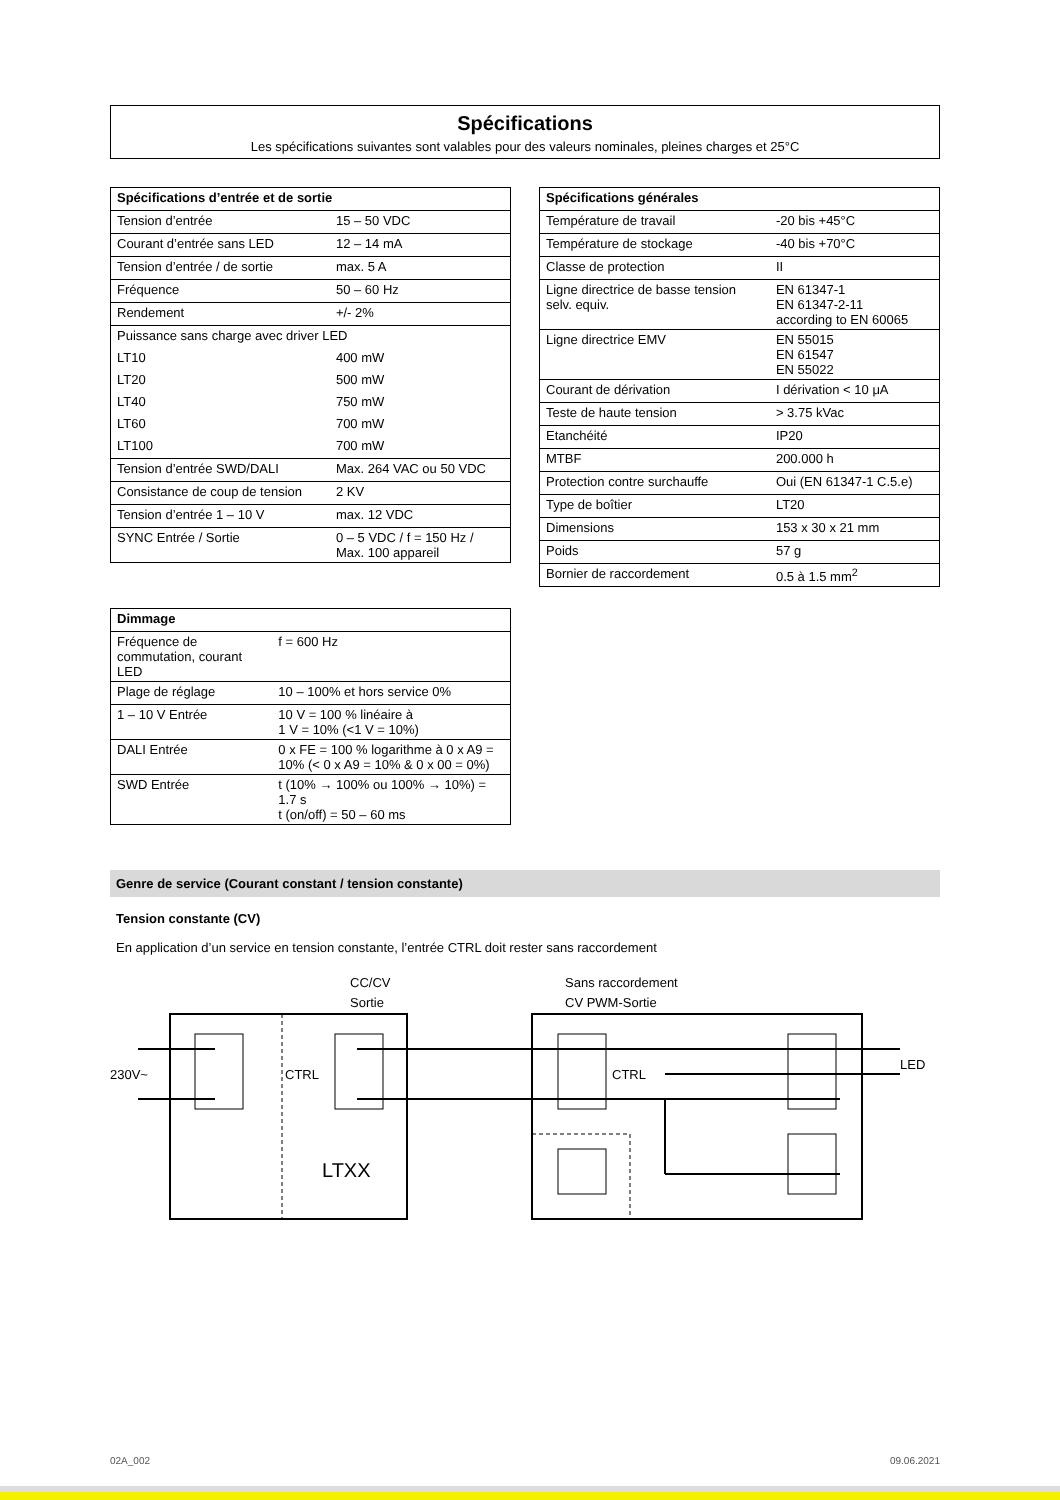Spécifications
Les spécifications suivantes sont valables pour des valeurs nominales, pleines charges et 25°C
| Spécifications d’entrée et de sortie | |
| --- | --- |
| Tension d’entrée | 15 – 50 VDC |
| Courant d’entrée sans LED | 12 – 14 mA |
| Tension d’entrée / de sortie | max. 5 A |
| Fréquence | 50 – 60 Hz |
| Rendement | +/- 2% |
| Puissance sans charge avec driver LED | |
| LT10 | 400 mW |
| LT20 | 500 mW |
| LT40 | 750 mW |
| LT60 | 700 mW |
| LT100 | 700 mW |
| Tension d’entrée SWD/DALI | Max. 264 VAC ou 50 VDC |
| Consistance de coup de tension | 2 KV |
| Tension d’entrée 1 – 10 V | max. 12 VDC |
| SYNC Entrée / Sortie | 0 – 5 VDC / f = 150 Hz / Max. 100 appareil |
| Dimmage | |
| --- | --- |
| Fréquence de commutation, courant LED | f = 600 Hz |
| Plage de réglage | 10 – 100% et hors service 0% |
| 1 – 10 V Entrée | 10 V = 100 % linéaire à 1 V = 10% (<1 V = 10%) |
| DALI Entrée | 0 x FE = 100 % logarithme à 0 x A9 = 10% (< 0 x A9 = 10% & 0 x 00 = 0%) |
| SWD Entrée | t (10% → 100% ou 100% → 10%) = 1.7 s t (on/off) = 50 – 60 ms |
| Spécifications générales | |
| --- | --- |
| Température de travail | -20 bis +45°C |
| Température de stockage | -40 bis +70°C |
| Classe de protection | II |
| Ligne directrice de basse tension selv. equiv. | EN 61347-1 EN 61347-2-11 according to EN 60065 |
| Ligne directrice EMV | EN 55015 EN 61547 EN 55022 |
| Courant de dérivation | I dérivation < 10 μA |
| Teste de haute tension | > 3.75 kVac |
| Etanchéité | IP20 |
| MTBF | 200.000 h |
| Protection contre surchauffe | Oui (EN 61347-1 C.5.e) |
| Type de boîtier | LT20 |
| Dimensions | 153 x 30 x 21 mm |
| Poids | 57 g |
| Bornier de raccordement | 0.5 à 1.5 mm<sup>2</sup> |
Genre de service (Courant constant / tension constante)
Tension constante (CV)
En application d’un service en tension constante, l’entrée CTRL doit rester sans raccordement
CC/CV
Sortie
Sans raccordement
CV PWM-Sortie
230V~
CTRL
CTRL
LED
LTXX
02A_002 09.06.2021